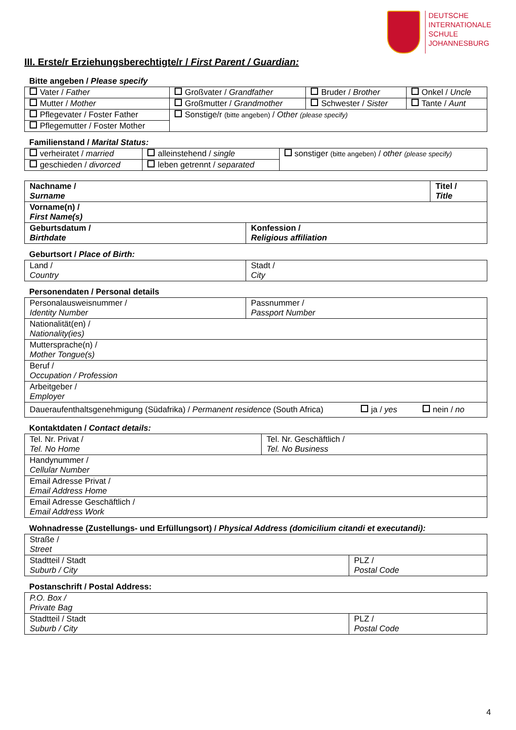DEUTSCHE
INTERNATIONALE
SCHULE
JOHANNESBURG
III. Erste/r Erziehungsberechtigte/r / First Parent / Guardian:
Bitte angeben / Please specify
| Vater / Father | Großvater / Grandfather | Bruder / Brother | Onkel / Uncle |
| Mutter / Mother | Großmutter / Grandmother | Schwester / Sister | Tante / Aunt |
| Pflegevater / Foster Father | Sonstige/r (bitte angeben) / Other (please specify) | | |
| Pflegemutter / Foster Mother | | | |
Familienstand / Marital Status:
| verheiratet / married | alleinstehend / single | sonstiger (bitte angeben) / other (please specify) |
| geschieden / divorced | leben getrennt / separated | |
| Nachname / Surname | | Titel / Title |
| Vorname(n) / First Name(s) | | |
| Geburtsdatum / Birthdate | Konfession / Religious affiliation | |
Geburtsort / Place of Birth:
| Land / Country | Stadt / City |
Personendaten / Personal details
| Personalausweisnummer / Identity Number | Passnummer / Passport Number | | |
| Nationalität(en) / Nationality(ies) | | | |
| Muttersprache(n) / Mother Tongue(s) | | | |
| Beruf / Occupation / Profession | | | |
| Arbeitgeber / Employer | | | |
| Daueraufenthaltsgenehmigung (Südafrika) / Permanent residence (South Africa) | | ja / yes | nein / no |
Kontaktdaten / Contact details:
| Tel. Nr. Privat / Tel. No Home | Tel. Nr. Geschäftlich / Tel. No Business |
| Handynummer / Cellular Number | |
| Email Adresse Privat / Email Address Home | |
| Email Adresse Geschäftlich / Email Address Work | |
Wohnadresse (Zustellungs- und Erfüllungsort) / Physical Address (domicilium citandi et executandi):
| Straße / Street | |
| Stadtteil / Stadt Suburb / City | PLZ / Postal Code |
Postanschrift / Postal Address:
| P.O. Box / Private Bag | |
| Stadtteil / Stadt Suburb / City | PLZ / Postal Code |
4